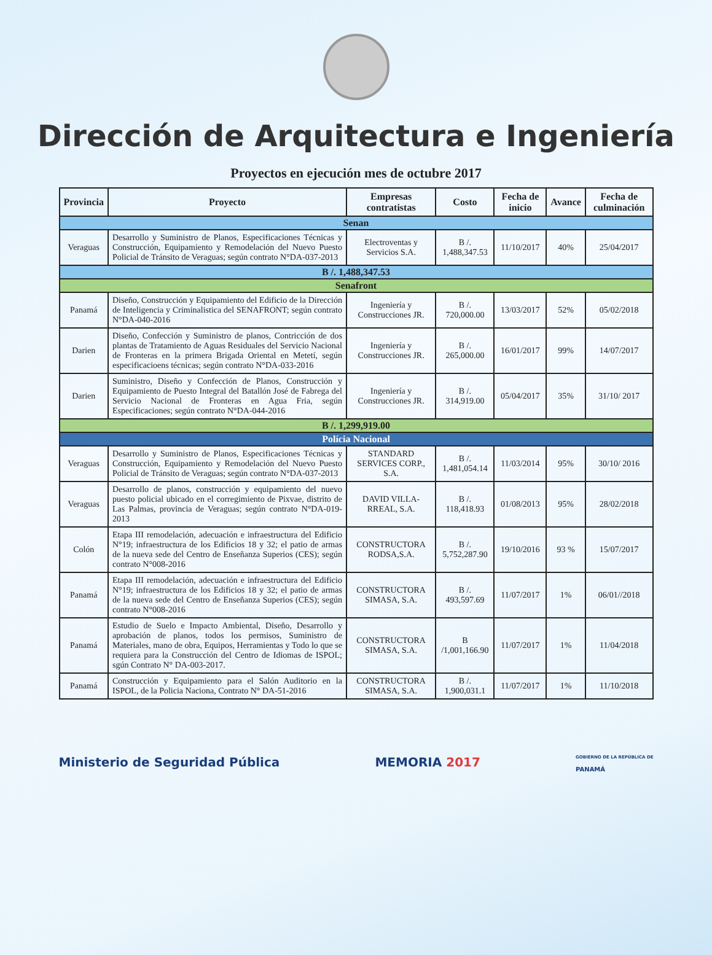Dirección de Arquitectura e Ingeniería
Proyectos en ejecución mes de octubre 2017
| Provincia | Proyecto | Empresas contratistas | Costo | Fecha de inicio | Avance | Fecha de culminación |
| --- | --- | --- | --- | --- | --- | --- |
| Senan | | | | | | |
| Veraguas | Desarrollo y Suministro de Planos, Especificaciones Técnicas y Construcción, Equipamiento y Remodelación del Nuevo Puesto Policial de Tránsito de Veraguas; según contrato N°DA-037-2013 | Electroventas y Servicios S.A. | B /. 1,488,347.53 | 11/10/2017 | 40% | 25/04/2017 |
| B /. 1,488,347.53 | | | | | | |
| Senafront | | | | | | |
| Panamá | Diseño, Construcción y Equipamiento del Edificio de la Dirección de Inteligencia y Criminalistica del SENAFRONT; según contrato N°DA-040-2016 | Ingeniería y Construcciones JR. | B /. 720,000.00 | 13/03/2017 | 52% | 05/02/2018 |
| Darien | Diseño, Confección y Suministro de planos, Contricción de dos plantas de Tratamiento de Aguas Residuales del Servicio Nacional de Fronteras en la primera Brigada Oriental en Metetí, según especificacioens técnicas; según contrato N°DA-033-2016 | Ingeniería y Construcciones JR. | B /. 265,000.00 | 16/01/2017 | 99% | 14/07/2017 |
| Darien | Suministro, Diseño y Confección de Planos, Construcción y Equipamiento de Puesto Integral del Batallón José de Fabrega del Servicio Nacional de Fronteras en Agua Fria, según Especificaciones; según contrato N°DA-044-2016 | Ingeniería y Construcciones JR. | B /. 314,919.00 | 05/04/2017 | 35% | 31/10/ 2017 |
| B /. 1,299,919.00 | | | | | | |
| Polícia Nacional | | | | | | |
| Veraguas | Desarrollo y Suministro de Planos, Especificaciones Técnicas y Construcción, Equipamiento y Remodelación del Nuevo Puesto Policial de Tránsito de Veraguas; según contrato N°DA-037-2013 | STANDARD SERVICES CORP., S.A. | B /. 1,481,054.14 | 11/03/2014 | 95% | 30/10/ 2016 |
| Veraguas | Desarrollo de planos, construcción y equipamiento del nuevo puesto policial ubicado en el corregimiento de Pixvae, distrito de Las Palmas, provincia de Veraguas; según contrato N°DA-019-2013 | DAVID VILLA-RREAL, S.A. | B /. 118,418.93 | 01/08/2013 | 95% | 28/02/2018 |
| Colón | Etapa III remodelación, adecuación e infraestructura del Edificio N°19; infraestructura de los Edificios 18 y 32; el patio de armas de la nueva sede del Centro de Enseñanza Superios (CES); según contrato N°008-2016 | CONSTRUCTORA RODSA,S.A. | B /. 5,752,287.90 | 19/10/2016 | 93 % | 15/07/2017 |
| Panamá | Etapa III remodelación, adecuación e infraestructura del Edificio N°19; infraestructura de los Edificios 18 y 32; el patio de armas de la nueva sede del Centro de Enseñanza Superios (CES); según contrato N°008-2016 | CONSTRUCTORA SIMASA, S.A. | B /. 493,597.69 | 11/07/2017 | 1% | 06/01//2018 |
| Panamá | Estudio de Suelo e Impacto Ambiental, Diseño, Desarrollo y aprobación de planos, todos los permisos, Suministro de Materiales, mano de obra, Equipos, Herramientas y Todo lo que se requiera para la Construcción del Centro de Idiomas de ISPOL; sgún Contrato N° DA-003-2017. | CONSTRUCTORA SIMASA, S.A. | B /1,001,166.90 | 11/07/2017 | 1% | 11/04/2018 |
| Panamá | Construcción y Equipamiento para el Salón Auditorio en la ISPOL, de la Policia Naciona, Contrato N° DA-51-2016 | CONSTRUCTORA SIMASA, S.A. | B /. 1,900,031.1 | 11/07/2017 | 1% | 11/10/2018 |
Ministerio de Seguridad Pública MEMORIA 2017 GOBIERNO DE LA REPÚBLICA DE
PANAMÁ